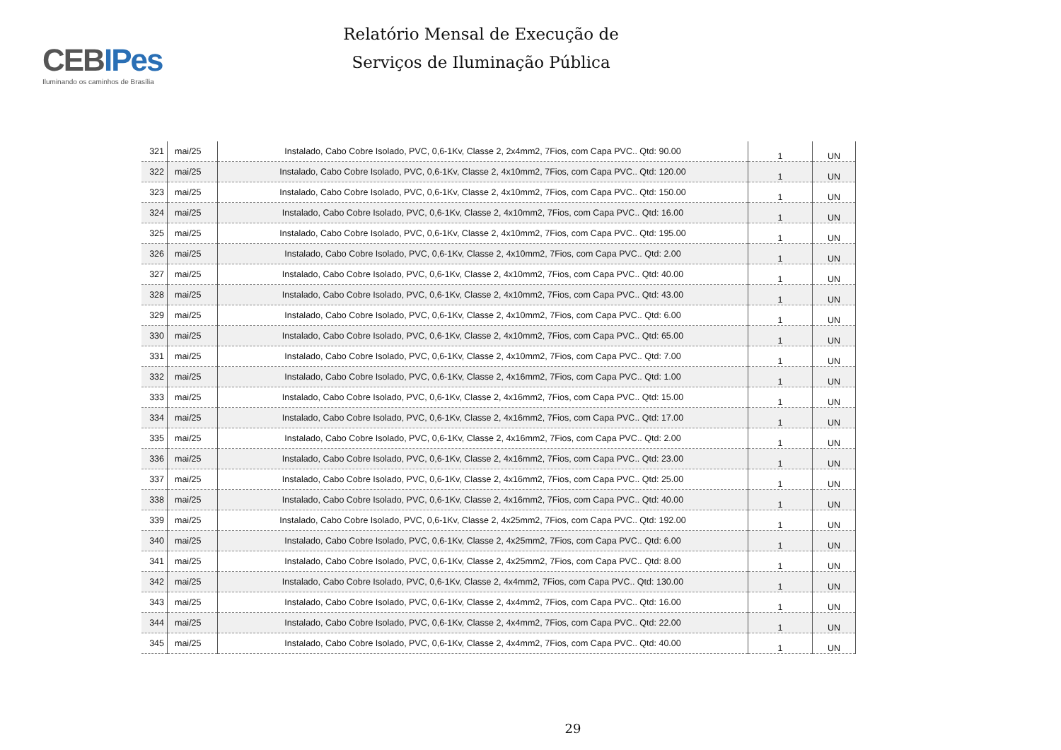CEBIPes
Iluminando os caminhos de Brasília
Relatório Mensal de Execução de
Serviços de Iluminação Pública
| 321 | mai/25 | Instalado, Cabo Cobre Isolado, PVC, 0,6-1Kv, Classe 2, 2x4mm2, 7Fios, com Capa PVC.. Qtd: 90.00 | 1 | UN |
| 322 | mai/25 | Instalado, Cabo Cobre Isolado, PVC, 0,6-1Kv, Classe 2, 4x10mm2, 7Fios, com Capa PVC.. Qtd: 120.00 | 1 | UN |
| 323 | mai/25 | Instalado, Cabo Cobre Isolado, PVC, 0,6-1Kv, Classe 2, 4x10mm2, 7Fios, com Capa PVC.. Qtd: 150.00 | 1 | UN |
| 324 | mai/25 | Instalado, Cabo Cobre Isolado, PVC, 0,6-1Kv, Classe 2, 4x10mm2, 7Fios, com Capa PVC.. Qtd: 16.00 | 1 | UN |
| 325 | mai/25 | Instalado, Cabo Cobre Isolado, PVC, 0,6-1Kv, Classe 2, 4x10mm2, 7Fios, com Capa PVC.. Qtd: 195.00 | 1 | UN |
| 326 | mai/25 | Instalado, Cabo Cobre Isolado, PVC, 0,6-1Kv, Classe 2, 4x10mm2, 7Fios, com Capa PVC.. Qtd: 2.00 | 1 | UN |
| 327 | mai/25 | Instalado, Cabo Cobre Isolado, PVC, 0,6-1Kv, Classe 2, 4x10mm2, 7Fios, com Capa PVC.. Qtd: 40.00 | 1 | UN |
| 328 | mai/25 | Instalado, Cabo Cobre Isolado, PVC, 0,6-1Kv, Classe 2, 4x10mm2, 7Fios, com Capa PVC.. Qtd: 43.00 | 1 | UN |
| 329 | mai/25 | Instalado, Cabo Cobre Isolado, PVC, 0,6-1Kv, Classe 2, 4x10mm2, 7Fios, com Capa PVC.. Qtd: 6.00 | 1 | UN |
| 330 | mai/25 | Instalado, Cabo Cobre Isolado, PVC, 0,6-1Kv, Classe 2, 4x10mm2, 7Fios, com Capa PVC.. Qtd: 65.00 | 1 | UN |
| 331 | mai/25 | Instalado, Cabo Cobre Isolado, PVC, 0,6-1Kv, Classe 2, 4x10mm2, 7Fios, com Capa PVC.. Qtd: 7.00 | 1 | UN |
| 332 | mai/25 | Instalado, Cabo Cobre Isolado, PVC, 0,6-1Kv, Classe 2, 4x16mm2, 7Fios, com Capa PVC.. Qtd: 1.00 | 1 | UN |
| 333 | mai/25 | Instalado, Cabo Cobre Isolado, PVC, 0,6-1Kv, Classe 2, 4x16mm2, 7Fios, com Capa PVC.. Qtd: 15.00 | 1 | UN |
| 334 | mai/25 | Instalado, Cabo Cobre Isolado, PVC, 0,6-1Kv, Classe 2, 4x16mm2, 7Fios, com Capa PVC.. Qtd: 17.00 | 1 | UN |
| 335 | mai/25 | Instalado, Cabo Cobre Isolado, PVC, 0,6-1Kv, Classe 2, 4x16mm2, 7Fios, com Capa PVC.. Qtd: 2.00 | 1 | UN |
| 336 | mai/25 | Instalado, Cabo Cobre Isolado, PVC, 0,6-1Kv, Classe 2, 4x16mm2, 7Fios, com Capa PVC.. Qtd: 23.00 | 1 | UN |
| 337 | mai/25 | Instalado, Cabo Cobre Isolado, PVC, 0,6-1Kv, Classe 2, 4x16mm2, 7Fios, com Capa PVC.. Qtd: 25.00 | 1 | UN |
| 338 | mai/25 | Instalado, Cabo Cobre Isolado, PVC, 0,6-1Kv, Classe 2, 4x16mm2, 7Fios, com Capa PVC.. Qtd: 40.00 | 1 | UN |
| 339 | mai/25 | Instalado, Cabo Cobre Isolado, PVC, 0,6-1Kv, Classe 2, 4x25mm2, 7Fios, com Capa PVC.. Qtd: 192.00 | 1 | UN |
| 340 | mai/25 | Instalado, Cabo Cobre Isolado, PVC, 0,6-1Kv, Classe 2, 4x25mm2, 7Fios, com Capa PVC.. Qtd: 6.00 | 1 | UN |
| 341 | mai/25 | Instalado, Cabo Cobre Isolado, PVC, 0,6-1Kv, Classe 2, 4x25mm2, 7Fios, com Capa PVC.. Qtd: 8.00 | 1 | UN |
| 342 | mai/25 | Instalado, Cabo Cobre Isolado, PVC, 0,6-1Kv, Classe 2, 4x4mm2, 7Fios, com Capa PVC.. Qtd: 130.00 | 1 | UN |
| 343 | mai/25 | Instalado, Cabo Cobre Isolado, PVC, 0,6-1Kv, Classe 2, 4x4mm2, 7Fios, com Capa PVC.. Qtd: 16.00 | 1 | UN |
| 344 | mai/25 | Instalado, Cabo Cobre Isolado, PVC, 0,6-1Kv, Classe 2, 4x4mm2, 7Fios, com Capa PVC.. Qtd: 22.00 | 1 | UN |
| 345 | mai/25 | Instalado, Cabo Cobre Isolado, PVC, 0,6-1Kv, Classe 2, 4x4mm2, 7Fios, com Capa PVC.. Qtd: 40.00 | 1 | UN |
29